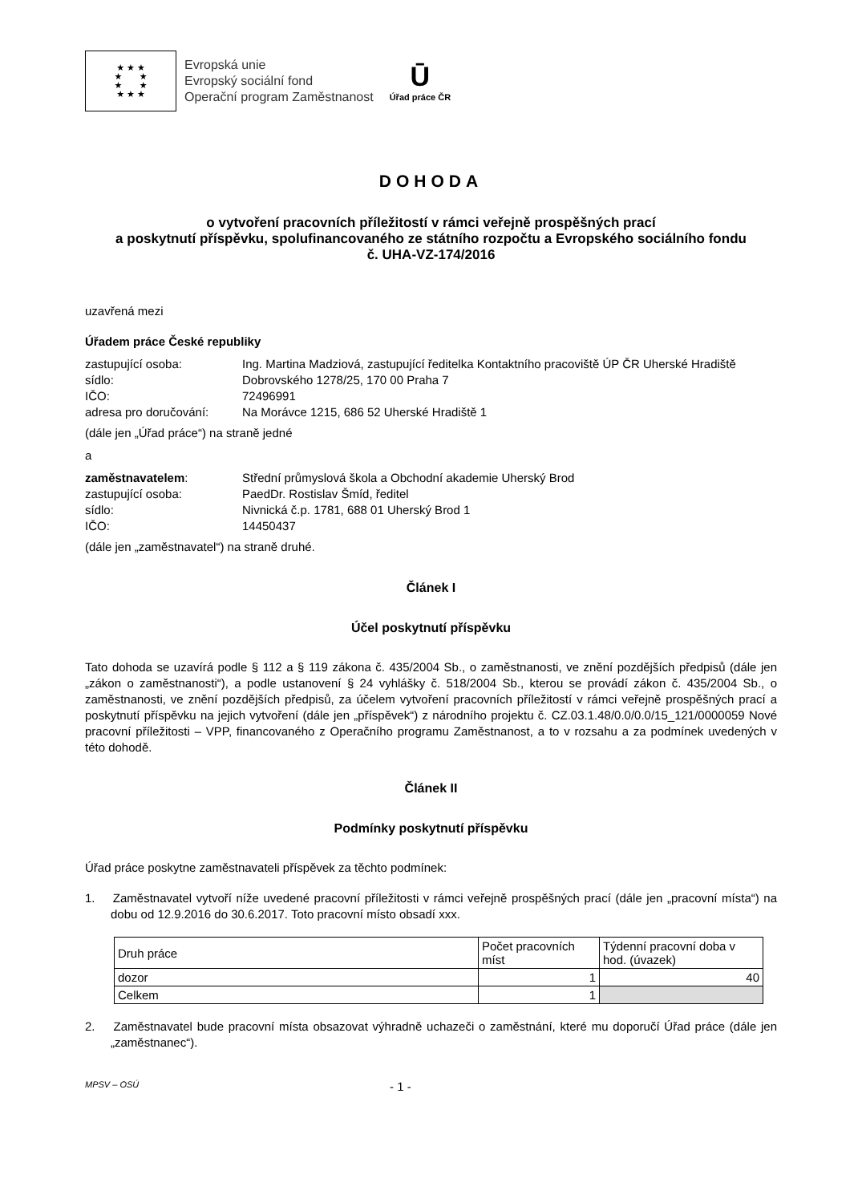★ ★ ★
★ ★
★ ★
★ ★ ★
Evropská unie
Evropský sociální fond
Operační program Zaměstnanost
Ū
Úřad práce ČR
DOHODA
o vytvoření pracovních příležitostí v rámci veřejně prospěšných prací
a poskytnutí příspěvku, spolufinancovaného ze státního rozpočtu a Evropského sociálního fondu
č. UHA-VZ-174/2016
uzavřená mezi
Úřadem práce České republiky
| zastupující osoba: | Ing. Martina Madziová, zastupující ředitelka Kontaktního pracoviště ÚP ČR Uherské Hradiště |
| sídlo: | Dobrovského 1278/25, 170 00 Praha 7 |
| IČO: | 72496991 |
| adresa pro doručování: | Na Morávce 1215, 686 52 Uherské Hradiště 1 |
(dále jen „Úřad práce“) na straně jedné
a
| zaměstnavatelem : | Střední průmyslová škola a Obchodní akademie Uherský Brod |
| zastupující osoba: | PaedDr. Rostislav Šmíd, ředitel |
| sídlo: | Nivnická č.p. 1781, 688 01 Uherský Brod 1 |
| IČO: | 14450437 |
(dále jen „zaměstnavatel“) na straně druhé.
Článek I
Účel poskytnutí příspěvku
Tato dohoda se uzavírá podle § 112 a § 119 zákona č. 435/2004 Sb., o zaměstnanosti, ve znění pozdějších předpisů (dále jen „zákon o zaměstnanosti“), a podle ustanovení § 24 vyhlášky č. 518/2004 Sb., kterou se provádí zákon č. 435/2004 Sb., o zaměstnanosti, ve znění pozdějších předpisů, za účelem vytvoření pracovních příležitostí v rámci veřejně prospěšných prací a poskytnutí příspěvku na jejich vytvoření (dále jen „příspěvek“) z národního projektu č. CZ.03.1.48/0.0/0.0/15_121/0000059 Nové pracovní příležitosti – VPP, financovaného z Operačního programu Zaměstnanost, a to v rozsahu a za podmínek uvedených v této dohodě.
Článek II
Podmínky poskytnutí příspěvku
Úřad práce poskytne zaměstnavateli příspěvek za těchto podmínek:
1. Zaměstnavatel vytvoří níže uvedené pracovní příležitosti v rámci veřejně prospěšných prací (dále jen „pracovní místa“) na dobu od 12.9.2016 do 30.6.2017. Toto pracovní místo obsadí xxx.
| Druh práce | Počet pracovních míst | Týdenní pracovní doba v hod. (úvazek) |
| dozor | 1 | 40 |
| Celkem | 1 | |
2. Zaměstnavatel bude pracovní místa obsazovat výhradně uchazeči o zaměstnání, které mu doporučí Úřad práce (dále jen „zaměstnanec“).
MPSV – OSÚ - 1 -